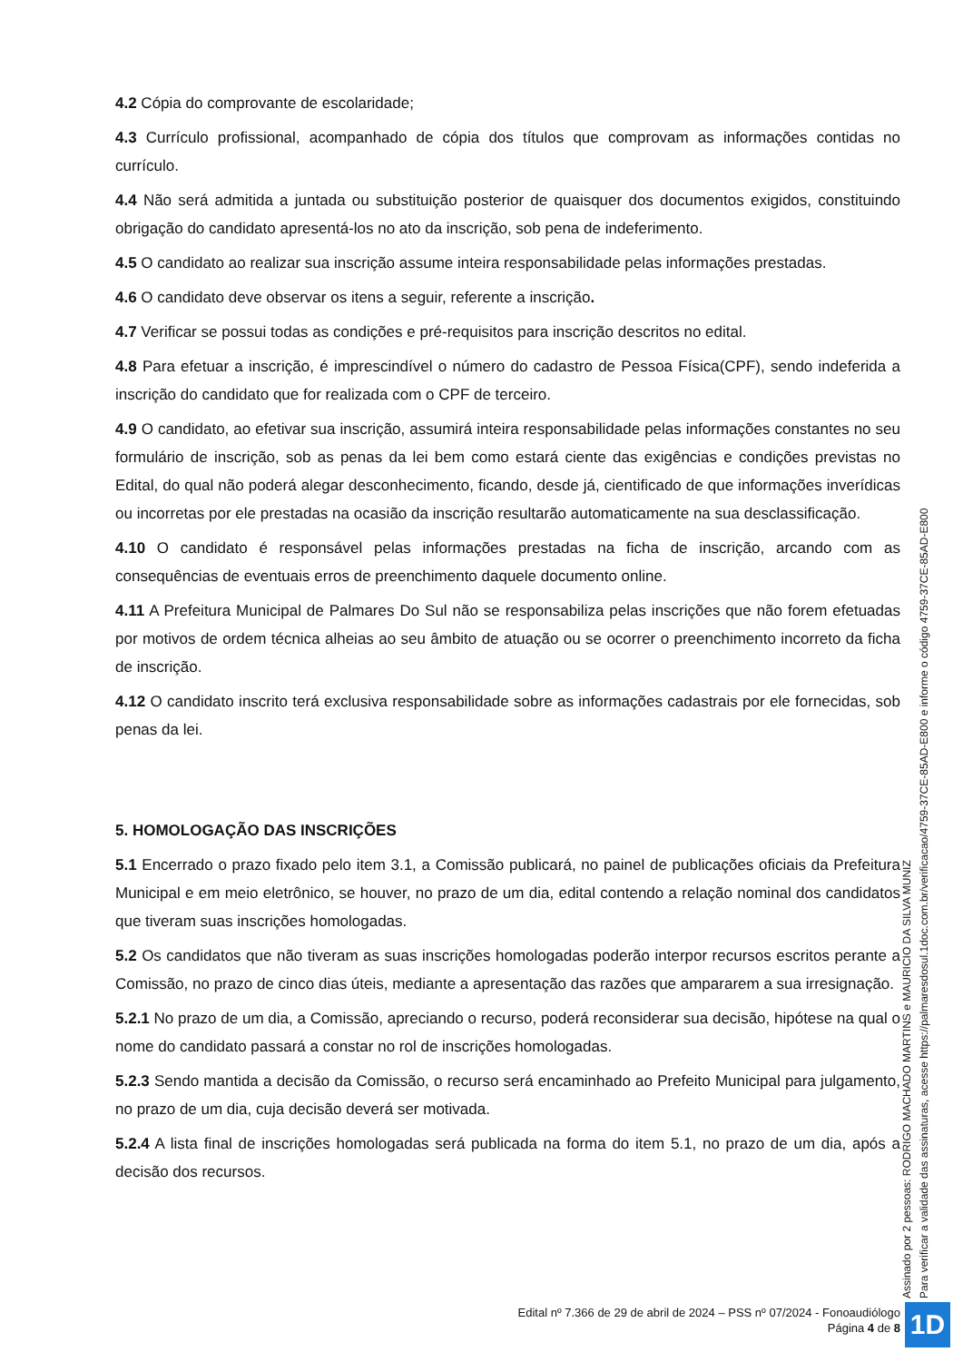4.2 Cópia do comprovante de escolaridade;
4.3 Currículo profissional, acompanhado de cópia dos títulos que comprovam as informações contidas no currículo.
4.4 Não será admitida a juntada ou substituição posterior de quaisquer dos documentos exigidos, constituindo obrigação do candidato apresentá-los no ato da inscrição, sob pena de indeferimento.
4.5 O candidato ao realizar sua inscrição assume inteira responsabilidade pelas informações prestadas.
4.6 O candidato deve observar os itens a seguir, referente a inscrição.
4.7 Verificar se possui todas as condições e pré-requisitos para inscrição descritos no edital.
4.8 Para efetuar a inscrição, é imprescindível o número do cadastro de Pessoa Física(CPF), sendo indeferida a inscrição do candidato que for realizada com o CPF de terceiro.
4.9 O candidato, ao efetivar sua inscrição, assumirá inteira responsabilidade pelas informações constantes no seu formulário de inscrição, sob as penas da lei bem como estará ciente das exigências e condições previstas no Edital, do qual não poderá alegar desconhecimento, ficando, desde já, cientificado de que informações inverídicas ou incorretas por ele prestadas na ocasião da inscrição resultarão automaticamente na sua desclassificação.
4.10 O candidato é responsável pelas informações prestadas na ficha de inscrição, arcando com as consequências de eventuais erros de preenchimento daquele documento online.
4.11 A Prefeitura Municipal de Palmares Do Sul não se responsabiliza pelas inscrições que não forem efetuadas por motivos de ordem técnica alheias ao seu âmbito de atuação ou se ocorrer o preenchimento incorreto da ficha de inscrição.
4.12 O candidato inscrito terá exclusiva responsabilidade sobre as informações cadastrais por ele fornecidas, sob penas da lei.
5. HOMOLOGAÇÃO DAS INSCRIÇÕES
5.1 Encerrado o prazo fixado pelo item 3.1, a Comissão publicará, no painel de publicações oficiais da Prefeitura Municipal e em meio eletrônico, se houver, no prazo de um dia, edital contendo a relação nominal dos candidatos que tiveram suas inscrições homologadas.
5.2 Os candidatos que não tiveram as suas inscrições homologadas poderão interpor recursos escritos perante a Comissão, no prazo de cinco dias úteis, mediante a apresentação das razões que ampararem a sua irresignação.
5.2.1 No prazo de um dia, a Comissão, apreciando o recurso, poderá reconsiderar sua decisão, hipótese na qual o nome do candidato passará a constar no rol de inscrições homologadas.
5.2.3 Sendo mantida a decisão da Comissão, o recurso será encaminhado ao Prefeito Municipal para julgamento, no prazo de um dia, cuja decisão deverá ser motivada.
5.2.4 A lista final de inscrições homologadas será publicada na forma do item 5.1, no prazo de um dia, após a decisão dos recursos.
Assinado por 2 pessoas: RODRIGO MACHADO MARTINS e MAURICIO DA SILVA MUNIZ
Para verificar a validade das assinaturas, acesse https://palmaresdosul.1doc.com.br/verificacao/4759-37CE-85AD-E800 e informe o código 4759-37CE-85AD-E800
Edital nº 7.366 de 29 de abril de 2024 – PSS nº 07/2024 - Fonoaudiólogo
Página 4 de 8
1D